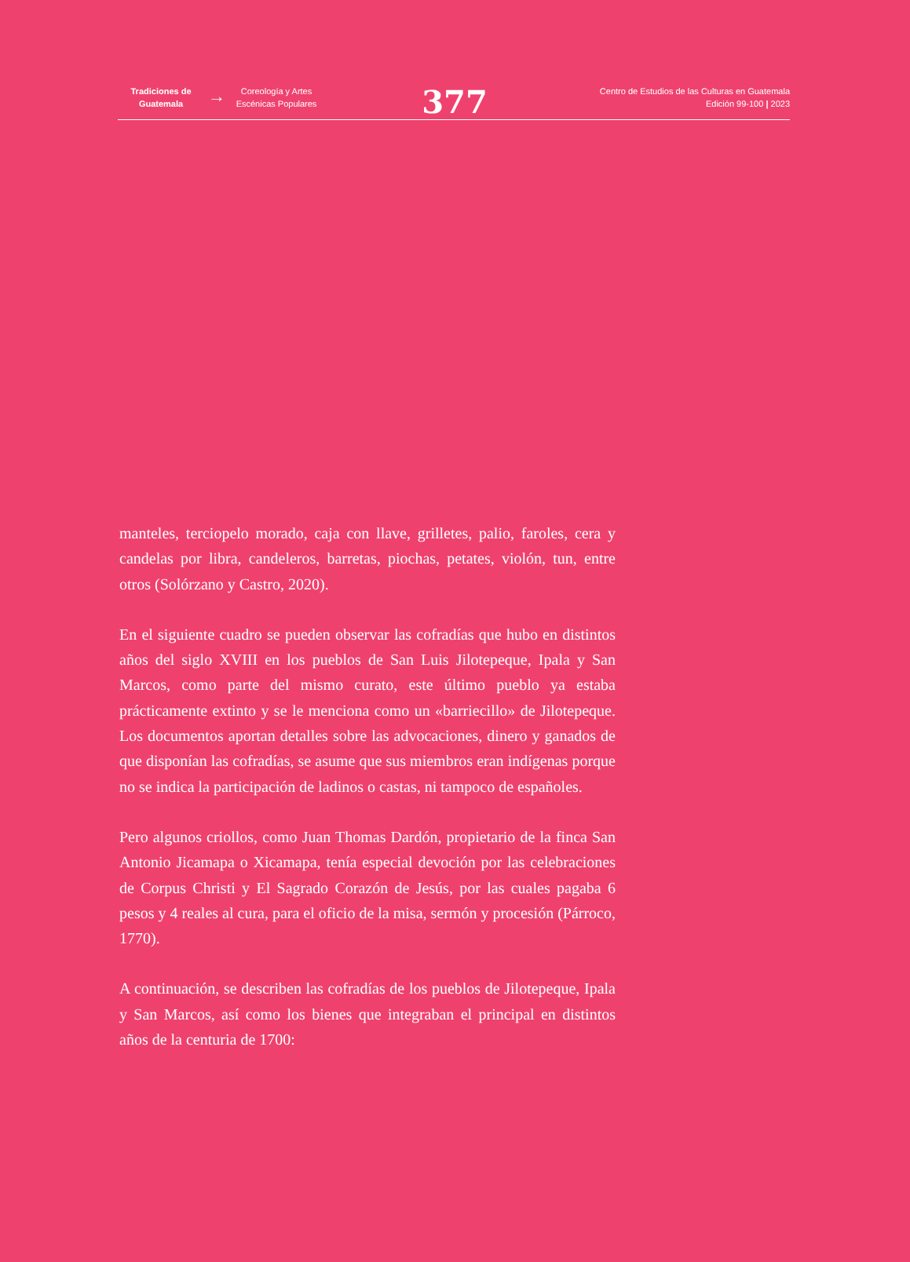Tradiciones de Guatemala
→
Coreología y Artes Escénicas Populares
377
Centro de Estudios de las Culturas en Guatemala
Edición 99-100 | 2023
manteles, terciopelo morado, caja con llave, grilletes, palio, faroles, cera y candelas por libra, candeleros, barretas, piochas, petates, violón, tun, entre otros (Solórzano y Castro, 2020).
En el siguiente cuadro se pueden observar las cofradías que hubo en distintos años del siglo XVIII en los pueblos de San Luis Jilotepeque, Ipala y San Marcos, como parte del mismo curato, este último pueblo ya estaba prácticamente extinto y se le menciona como un «barriecillo» de Jilotepeque. Los documentos aportan detalles sobre las advocaciones, dinero y ganados de que disponían las cofradías, se asume que sus miembros eran indígenas porque no se indica la participación de ladinos o castas, ni tampoco de españoles.
Pero algunos criollos, como Juan Thomas Dardón, propietario de la finca San Antonio Jicamapa o Xicamapa, tenía especial devoción por las celebraciones de Corpus Christi y El Sagrado Corazón de Jesús, por las cuales pagaba 6 pesos y 4 reales al cura, para el oficio de la misa, sermón y procesión (Párroco, 1770).
A continuación, se describen las cofradías de los pueblos de Jilotepeque, Ipala y San Marcos, así como los bienes que integraban el principal en distintos años de la centuria de 1700: